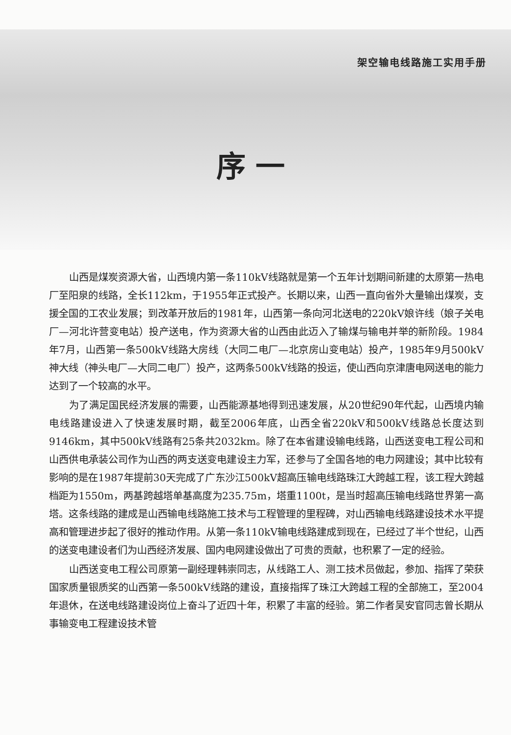架空输电线路施工实用手册
序一
山西是煤炭资源大省，山西境内第一条110kV线路就是第一个五年计划期间新建的太原第一热电厂至阳泉的线路，全长112km，于1955年正式投产。长期以来，山西一直向省外大量输出煤炭，支援全国的工农业发展；到改革开放后的1981年，山西第一条向河北送电的220kV娘许线（娘子关电厂—河北许营变电站）投产送电，作为资源大省的山西由此迈入了输煤与输电并举的新阶段。1984年7月，山西第一条500kV线路大房线（大同二电厂—北京房山变电站）投产，1985年9月500kV神大线（神头电厂—大同二电厂）投产，这两条500kV线路的投运，使山西向京津唐电网送电的能力达到了一个较高的水平。
为了满足国民经济发展的需要，山西能源基地得到迅速发展，从20世纪90年代起，山西境内输电线路建设进入了快速发展时期，截至2006年底，山西全省220kV和500kV线路总长度达到9146km，其中500kV线路有25条共2032km。除了在本省建设输电线路，山西送变电工程公司和山西供电承装公司作为山西的两支送变电建设主力军，还参与了全国各地的电力网建设；其中比较有影响的是在1987年提前30天完成了广东沙江500kV超高压输电线路珠江大跨越工程，该工程大跨越档距为1550m，两基跨越塔单基高度为235.75m，塔重1100t，是当时超高压输电线路世界第一高塔。这条线路的建成是山西输电线路施工技术与工程管理的里程碑，对山西输电线路建设技术水平提高和管理进步起了很好的推动作用。从第一条110kV输电线路建成到现在，已经过了半个世纪，山西的送变电建设者们为山西经济发展、国内电网建设做出了可贵的贡献，也积累了一定的经验。
山西送变电工程公司原第一副经理韩崇同志，从线路工人、测工技术员做起，参加、指挥了荣获国家质量银质奖的山西第一条500kV线路的建设，直接指挥了珠江大跨越工程的全部施工，至2004年退休，在送电线路建设岗位上奋斗了近四十年，积累了丰富的经验。第二作者吴安官同志曾长期从事输变电工程建设技术管